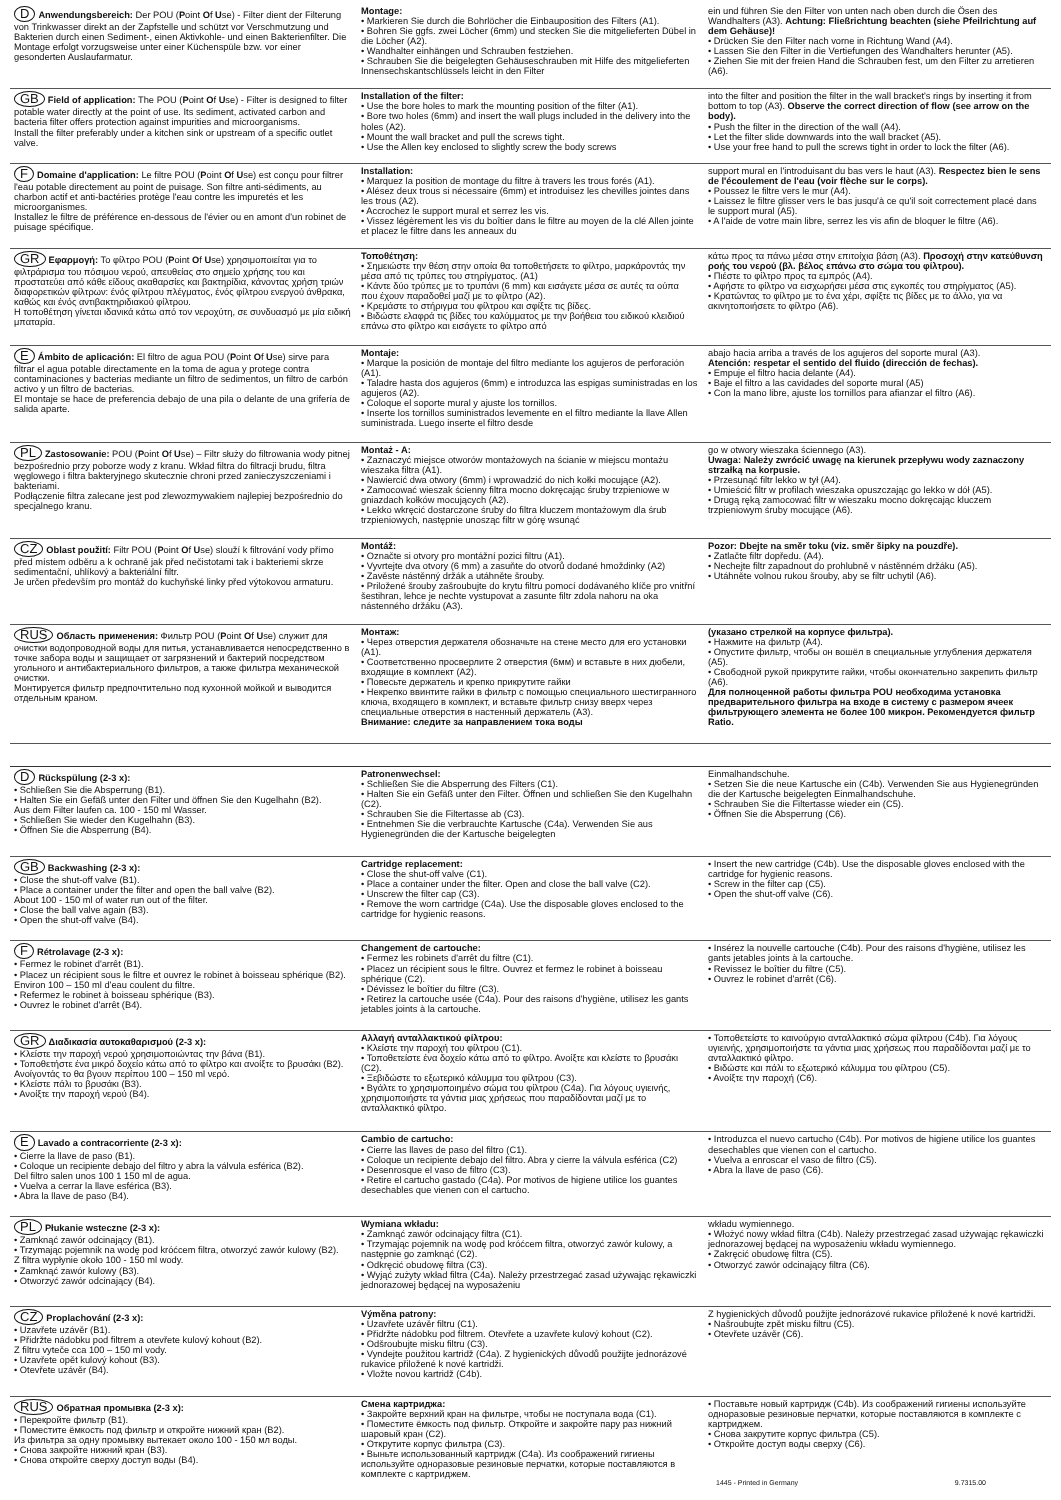| D Anwendungsbereich: Der POU ( P oint O f U se) - Filter dient der Filterung von Trinkwasser direkt an der Zapfstelle und schützt vor Verschmutzung und Bakterien durch einen Sediment-, einen Aktivkohle- und einen Bakterienfilter. Die Montage erfolgt vorzugsweise unter einer Küchenspüle bzw. vor einer gesonderten Auslaufarmatur. | Montage: • Markieren Sie durch die Bohrlöcher die Einbauposition des Filters (A1). • Bohren Sie ggfs. zwei Löcher (6mm) und stecken Sie die mitgelieferten Dübel in die Löcher (A2). • Wandhalter einhängen und Schrauben festziehen. • Schrauben Sie die beigelegten Gehäuseschrauben mit Hilfe des mitgelieferten Innensechskantschlüssels leicht in den Filter | ein und führen Sie den Filter von unten nach oben durch die Ösen des Wandhalters (A3). Achtung: Fließrichtung beachten (siehe Pfeilrichtung auf dem Gehäuse)! • Drücken Sie den Filter nach vorne in Richtung Wand (A4). • Lassen Sie den Filter in die Vertiefungen des Wandhalters herunter (A5). • Ziehen Sie mit der freien Hand die Schrauben fest, um den Filter zu arretieren (A6). |
| GB Field of application: The POU ( P oint O f U se) - Filter is designed to filter potable water directly at the point of use. Its sediment, activated carbon and bacteria filter offers protection against impurities and microorganisms. Install the filter preferably under a kitchen sink or upstream of a specific outlet valve. | Installation of the filter: • Use the bore holes to mark the mounting position of the filter (A1). • Bore two holes (6mm) and insert the wall plugs included in the delivery into the holes (A2). • Mount the wall bracket and pull the screws tight. • Use the Allen key enclosed to slightly screw the body screws | into the filter and position the filter in the wall bracket's rings by inserting it from bottom to top (A3). Observe the correct direction of flow (see arrow on the body). • Push the filter in the direction of the wall (A4). • Let the filter slide downwards into the wall bracket (A5). • Use your free hand to pull the screws tight in order to lock the filter (A6). |
| F Domaine d'application: Le filtre POU ( P oint O f U se) est conçu pour filtrer l'eau potable directement au point de puisage. Son filtre anti-sédiments, au charbon actif et anti-bactéries protège l'eau contre les impuretés et les microorganismes. Installez le filtre de préférence en-dessous de l'évier ou en amont d'un robinet de puisage spécifique. | Installation: • Marquez la position de montage du filtre à travers les trous forés (A1). • Alésez deux trous si nécessaire (6mm) et introduisez les chevilles jointes dans les trous (A2). • Accrochez le support mural et serrez les vis. • Vissez légèrement les vis du boîtier dans le filtre au moyen de la clé Allen jointe et placez le filtre dans les anneaux du | support mural en l'introduisant du bas vers le haut (A3). Respectez bien le sens de l'écoulement de l'eau (voir flèche sur le corps). • Poussez le filtre vers le mur (A4). • Laissez le filtre glisser vers le bas jusqu'à ce qu'il soit correctement placé dans le support mural (A5). • A l'aide de votre main libre, serrez les vis afin de bloquer le filtre (A6). |
| GR Εφαρμογή: Το φίλτρο POU ( P oint O f U se) χρησιμοποιείται για το φιλτράρισμα του πόσιμου νερού, απευθείας στο σημείο χρήσης του και προστατεύει από κάθε είδους ακαθαρσίες και βακτηρίδια, κάνοντας χρήση τριών διαφορετικών φίλτρων: ένός φίλτρου πλέγματος, ένός φίλτρου ενεργού άνθρακα, καθώς και ένός αντιβακτηριδιακού φίλτρου. Η τοποθέτηση γίνεται ιδανικά κάτω από τον νεροχύτη, σε συνδυασμό με μία ειδική μπαταρία. | Τοποθέτηση: • Σημειώστε την θέση στην οποία θα τοποθετήσετε το φίλτρο, μαρκάροντάς την μέσα από τις τρύπες του στηρίγματος. (A1) • Κάντε δύο τρύπες με το τρυπάνι (6 mm) και εισάγετε μέσα σε αυτές τα ούπα που έχουν παραδοθεί μαζί με το φίλτρο (A2). • Κρεμάστε το στήριγμα του φίλτρου και σφίξτε τις βίδες. • Βιδώστε ελαφρά τις βίδες του καλύμματος με την βοήθεια του ειδικού κλειδιού επάνω στο φίλτρο και εισάγετε το φίλτρο από | κάτω προς τα πάνω μέσα στην επιτοίχια βάση (A3). Προσοχή στην κατεύθυνση ροής του νερού (βλ. βέλος επάνω στο σώμα του φίλτρου). • Πιέστε το φίλτρο προς τα εμπρός (A4). • Αφήστε το φίλτρο να εισχωρήσει μέσα στις εγκοπές του στηρίγματος (A5). • Κρατώντας το φίλτρο με το ένα χέρι, σφίξτε τις βίδες με το άλλο, για να ακινητοποιήσετε το φίλτρο (A6). |
| E Ámbito de aplicación: El filtro de agua POU ( P oint O f U se) sirve para filtrar el agua potable directamente en la toma de agua y protege contra contaminaciones y bacterias mediante un filtro de sedimentos, un filtro de carbón activo y un filtro de bacterias. El montaje se hace de preferencia debajo de una pila o delante de una grifería de salida aparte. | Montaje: • Marque la posición de montaje del filtro mediante los agujeros de perforación (A1). • Taladre hasta dos agujeros (6mm) e introduzca las espigas suministradas en los agujeros (A2). • Coloque el soporte mural y ajuste los tornillos. • Inserte los tornillos suministrados levemente en el filtro mediante la llave Allen suministrada. Luego inserte el filtro desde | abajo hacia arriba a través de los agujeros del soporte mural (A3). Atención: respetar el sentido del fluido (dirección de fechas). • Empuje el filtro hacia delante (A4). • Baje el filtro a las cavidades del soporte mural (A5) • Con la mano libre, ajuste los tornillos para afianzar el filtro (A6). |
| PL Zastosowanie: POU ( P oint O f U se) – Filtr służy do filtrowania wody pitnej bezpośrednio przy poborze wody z kranu. Wkład filtra do filtracji brudu, filtra węglowego i filtra bakteryjnego skutecznie chroni przed zanieczyszczeniami i bakteriami. Podłączenie filtra zalecane jest pod zlewozmywakiem najlepiej bezpośrednio do specjalnego kranu. | Montaż - A: • Zaznaczyć miejsce otworów montażowych na ścianie w miejscu montażu wieszaka filtra (A1). • Nawiercić dwa otwory (6mm) i wprowadzić do nich kołki mocujące (A2). • Zamocować wieszak ścienny filtra mocno dokręcając śruby trzpieniowe w gniazdach kołków mocujących (A2). • Lekko wkręcić dostarczone śruby do filtra kluczem montażowym dla śrub trzpieniowych, następnie unosząc filtr w górę wsunąć | go w otwory wieszaka ściennego (A3). Uwaga: Należy zwrócić uwagę na kierunek przepływu wody zaznaczony strzałką na korpusie. • Przesunąć filtr lekko w tył (A4). • Umieścić filtr w profilach wieszaka opuszczając go lekko w dół (A5). • Drugą ręką zamocować filtr w wieszaku mocno dokręcając kluczem trzpieniowym śruby mocujące (A6). |
| CZ Oblast použití: Filtr POU ( P oint O f U se) slouží k filtrování vody přímo před místem odběru a k ochraně jak před nečistotami tak i bakteriemi skrze sedimentační, uhlíkový a bakteriální filtr. Je určen především pro montáž do kuchyňské linky před výtokovou armaturu. | Montáž: • Označte si otvory pro montážní pozici filtru (A1). • Vyvrtejte dva otvory (6 mm) a zasuňte do otvorů dodané hmoždinky (A2) • Zavěste nástěnný držák a utáhněte šrouby. • Priložené šrouby zašroubujte do krytu filtru pomocí dodávaného klíče pro vnitřní šestihran, lehce je nechte vystupovat a zasunte filtr zdola nahoru na oka nástenného držáku (A3). | Pozor: Dbejte na směr toku (viz. směr šipky na pouzdře). • Zatlačte filtr dopředu. (A4). • Nechejte filtr zapadnout do prohlubně v nástěnném držáku (A5). • Utáhněte volnou rukou šrouby, aby se filtr uchytil (A6). |
| RUS Область применения: Фильтр POU ( P oint O f U se) служит для очистки водопроводной воды для питья, устанавливается непосредственно в точке забора воды и защищает от загрязнений и бактерий посредством угольного и антибактериального фильтров, а также фильтра механической очистки. Монтируется фильтр предпочтительно под кухонной мойкой и выводится отдельным краном. | Монтаж: • Через отверстия держателя обозначьте на стене место для его установки (A1). • Соответственно просверлите 2 отверстия (6мм) и вставьте в них дюбели, входящие в комплект (A2). • Повесьте держатель и крепко прикрутите гайки • Некрепко ввинтите гайки в фильтр с помощью специального шестигранного ключа, входящего в комплект, и вставьте фильтр снизу вверх через специальные отверстия в настенный держатель (A3). Внимание: следите за направлением тока воды | (указано стрелкой на корпусе фильтра). • Нажмите на фильтр (A4). • Опустите фильтр, чтобы он вошёл в специальные углубления держателя (A5). • Свободной рукой прикрутите гайки, чтобы окончательно закрепить фильтр (A6). Для полноценной работы фильтра POU необходима установка предварительного фильтра на входе в систему с размером ячеек фильтрующего элемента не более 100 микрон. Рекомендуется фильтр Ratio. |
| D Rückspülung (2-3 x): • Schließen Sie die Absperrung (B1). • Halten Sie ein Gefäß unter den Filter und öffnen Sie den Kugelhahn (B2). Aus dem Filter laufen ca. 100 - 150 ml Wasser. • Schließen Sie wieder den Kugelhahn (B3). • Öffnen Sie die Absperrung (B4). | Patronenwechsel: • Schließen Sie die Absperrung des Filters (C1). • Halten Sie ein Gefäß unter den Filter. Öffnen und schließen Sie den Kugelhahn (C2). • Schrauben Sie die Filtertasse ab (C3). • Entnehmen Sie die verbrauchte Kartusche (C4a). Verwenden Sie aus Hygienegründen die der Kartusche beigelegten | Einmalhandschuhe. • Setzen Sie die neue Kartusche ein (C4b). Verwenden Sie aus Hygienegründen die der Kartusche beigelegten Einmalhandschuhe. • Schrauben Sie die Filtertasse wieder ein (C5). • Öffnen Sie die Absperrung (C6). |
| GB Backwashing (2-3 x): • Close the shut-off valve (B1). • Place a container under the filter and open the ball valve (B2). About 100 - 150 ml of water run out of the filter. • Close the ball valve again (B3). • Open the shut-off valve (B4). | Cartridge replacement: • Close the shut-off valve (C1). • Place a container under the filter. Open and close the ball valve (C2). • Unscrew the filter cap (C3). • Remove the worn cartridge (C4a). Use the disposable gloves enclosed to the cartridge for hygienic reasons. | • Insert the new cartridge (C4b). Use the disposable gloves enclosed with the cartridge for hygienic reasons. • Screw in the filter cap (C5). • Open the shut-off valve (C6). |
| F Rétrolavage (2-3 x): • Fermez le robinet d'arrêt (B1). • Placez un récipient sous le filtre et ouvrez le robinet à boisseau sphérique (B2). Environ 100 – 150 ml d'eau coulent du filtre. • Refermez le robinet à boisseau sphérique (B3). • Ouvrez le robinet d'arrêt (B4). | Changement de cartouche: • Fermez les robinets d'arrêt du filtre (C1). • Placez un récipient sous le filtre. Ouvrez et fermez le robinet à boisseau sphérique (C2). • Dévissez le boîtier du filtre (C3). • Retirez la cartouche usée (C4a). Pour des raisons d'hygiène, utilisez les gants jetables joints à la cartouche. | • Insérez la nouvelle cartouche (C4b). Pour des raisons d'hygiène, utilisez les gants jetables joints à la cartouche. • Revissez le boîtier du filtre (C5). • Ouvrez le robinet d'arrêt (C6). |
| GR Διαδικασία αυτοκαθαρισμού (2-3 x): • Κλείστε την παροχή νερού χρησιμοποιώντας την βάνα (B1). • Τοποθετήστε ένα μικρό δοχείο κάτω από το φίλτρο και ανοίξτε το βρυσάκι (B2). Ανοίγοντάς το θα βγουν περίπου 100 – 150 ml νερό. • Κλείστε πάλι το βρυσάκι (B3). • Ανοίξτε την παροχή νερού (B4). | Αλλαγή ανταλλακτικού φίλτρου: • Κλείστε την παροχή του φίλτρου (C1). • Τοποθετείστε ένα δοχείο κάτω από το φίλτρο. Ανοίξτε και κλείστε το βρυσάκι (C2). • Ξεβιδώστε το εξωτερικό κάλυμμα του φίλτρου (C3). • Βγάλτε το χρησιμοποιημένο σώμα του φίλτρου (C4a). Για λόγους υγιεινής, χρησιμοποιήστε τα γάντια μιας χρήσεως που παραδίδονται μαζί με το ανταλλακτικό φίλτρο. | • Τοποθετείστε το καινούργιο ανταλλακτικό σώμα φίλτρου (C4b). Για λόγους υγιεινής, χρησιμοποιήστε τα γάντια μιας χρήσεως που παραδίδονται μαζί με το ανταλλακτικό φίλτρο. • Βιδώστε και πάλι το εξωτερικό κάλυμμα του φίλτρου (C5). • Ανοίξτε την παροχή (C6). |
| E Lavado a contracorriente (2-3 x): • Cierre la llave de paso (B1). • Coloque un recipiente debajo del filtro y abra la válvula esférica (B2). Del filtro salen unos 100 1 150 ml de agua. • Vuelva a cerrar la llave esférica (B3). • Abra la llave de paso (B4). | Cambio de cartucho: • Cierre las llaves de paso del filtro (C1). • Coloque un recipiente debajo del filtro. Abra y cierre la válvula esférica (C2) • Desenrosque el vaso de filtro (C3). • Retire el cartucho gastado (C4a). Por motivos de higiene utilice los guantes desechables que vienen con el cartucho. | • Introduzca el nuevo cartucho (C4b). Por motivos de higiene utilice los guantes desechables que vienen con el cartucho. • Vuelva a enroscar el vaso de filtro (C5). • Abra la llave de paso (C6). |
| PL Płukanie wsteczne (2-3 x): • Zamknąć zawór odcinający (B1). • Trzymając pojemnik na wodę pod króćcem filtra, otworzyć zawór kulowy (B2). Z filtra wypłynie około 100 - 150 ml wody. • Zamknąć zawór kulowy (B3). • Otworzyć zawór odcinający (B4). | Wymiana wkładu: • Zamknąć zawór odcinający filtra (C1). • Trzymając pojemnik na wodę pod króćcem filtra, otworzyć zawór kulowy, a następnie go zamknąć (C2). • Odkręcić obudowę filtra (C3). • Wyjąć zużyty wkład filtra (C4a). Należy przestrzegać zasad używając rękawiczki jednorazowej będącej na wyposażeniu | wkładu wymiennego. • Włożyć nowy wkład filtra (C4b). Należy przestrzegać zasad używając rękawiczki jednorazowej będącej na wyposażeniu wkładu wymiennego. • Zakręcić obudowę filtra (C5). • Otworzyć zawór odcinający filtra (C6). |
| CZ Proplachování (2-3 x): • Uzavřete uzávěr (B1). • Přidržte nádobku pod filtrem a otevřete kulový kohout (B2). Z filtru vyteče cca 100 – 150 ml vody. • Uzavřete opět kulový kohout (B3). • Otevřete uzávěr (B4). | Výměna patrony: • Uzavřete uzávěr filtru (C1). • Přidržte nádobku pod filtrem. Otevřete a uzavřete kulový kohout (C2). • Odšroubujte misku filtru (C3). • Vyndejte použitou kartridž (C4a). Z hygienických důvodů použijte jednorázové rukavice přiložené k nové kartridži. • Vložte novou kartridž (C4b). | Z hygienických důvodů použijte jednorázové rukavice přiložené k nové kartridži. • Našroubujte zpět misku filtru (C5). • Otevřete uzávěr (C6). |
| RUS Обратная промывка (2-3 x): • Перекройте фильтр (B1). • Поместите ёмкость под фильтр и откройте нижний кран (B2). Из фильтра за одну промывку вытекает около 100 - 150 мл воды. • Снова закройте нижний кран (B3). • Снова откройте сверху доступ воды (B4). | Смена картриджа: • Закройте верхний кран на фильтре, чтобы не поступала вода (C1). • Поместите ёмкость под фильтр. Откройте и закройте пару раз нижний шаровый кран (C2). • Открутите корпус фильтра (C3). • Выньте использованный картридж (C4a). Из соображений гигиены используйте одноразовые резиновые перчатки, которые поставляются в комплекте с картриджем. 1445 - Printed in Germany 9.7315.00 | • Поставьте новый картридж (C4b). Из соображений гигиены используйте одноразовые резиновые перчатки, которые поставляются в комплекте с картриджем. • Снова закрутите корпус фильтра (C5). • Откройте доступ воды сверху (C6). |